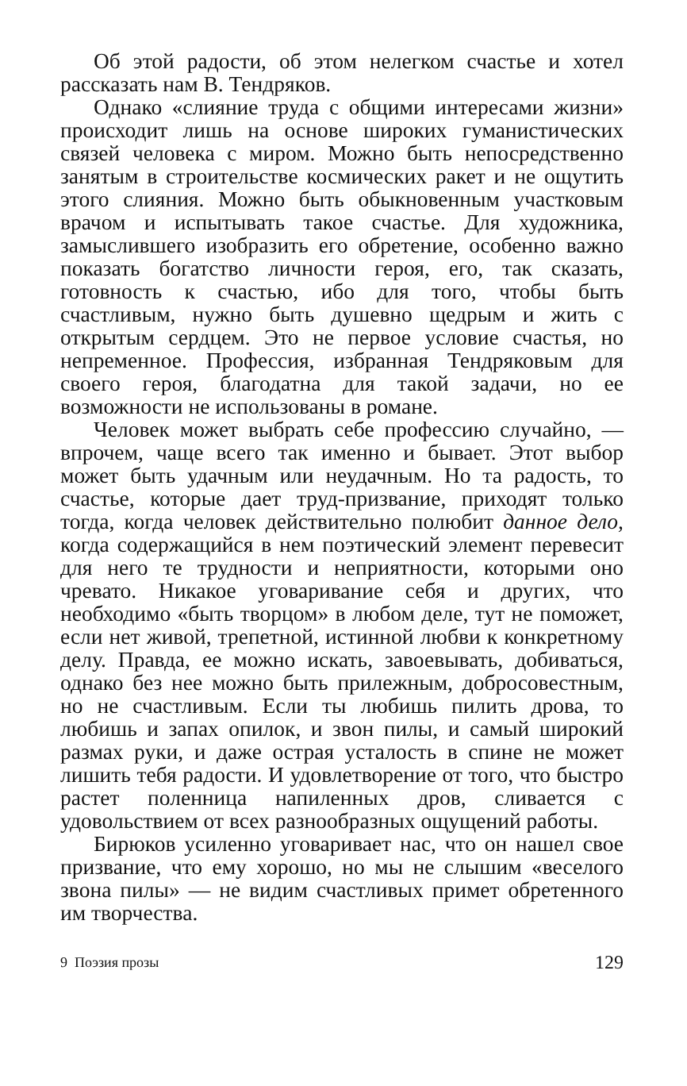Об этой радости, об этом нелегком счастье и хотел рассказать нам В. Тендряков.
Однако «слияние труда с общими интересами жизни» происходит лишь на основе широких гуманистических связей человека с миром. Можно быть непосредственно занятым в строительстве космических ракет и не ощутить этого слияния. Можно быть обыкновенным участковым врачом и испытывать такое счастье. Для художника, замыслившего изобразить его обретение, особенно важно показать богатство личности героя, его, так сказать, готовность к счастью, ибо для того, чтобы быть счастливым, нужно быть душевно щедрым и жить с открытым сердцем. Это не первое условие счастья, но непременное. Профессия, избранная Тендряковым для своего героя, благодатна для такой задачи, но ее возможности не использованы в романе.
Человек может выбрать себе профессию случайно, — впрочем, чаще всего так именно и бывает. Этот выбор может быть удачным или неудачным. Но та радость, то счастье, которые дает труд-призвание, приходят только тогда, когда человек действительно полюбит данное дело, когда содержащийся в нем поэтический элемент перевесит для него те трудности и неприятности, которыми оно чревато. Никакое уговаривание себя и других, что необходимо «быть творцом» в любом деле, тут не поможет, если нет живой, трепетной, истинной любви к конкретному делу. Правда, ее можно искать, завоевывать, добиваться, однако без нее можно быть прилежным, добросовестным, но не счастливым. Если ты любишь пилить дрова, то любишь и запах опилок, и звон пилы, и самый широкий размах руки, и даже острая усталость в спине не может лишить тебя радости. И удовлетворение от того, что быстро растет поленница напиленных дров, сливается с удовольствием от всех разнообразных ощущений работы.
Бирюков усиленно уговаривает нас, что он нашел свое призвание, что ему хорошо, но мы не слышим «веселого звона пилы» — не видим счастливых примет обретенного им творчества.
9 Поэзия прозы 129